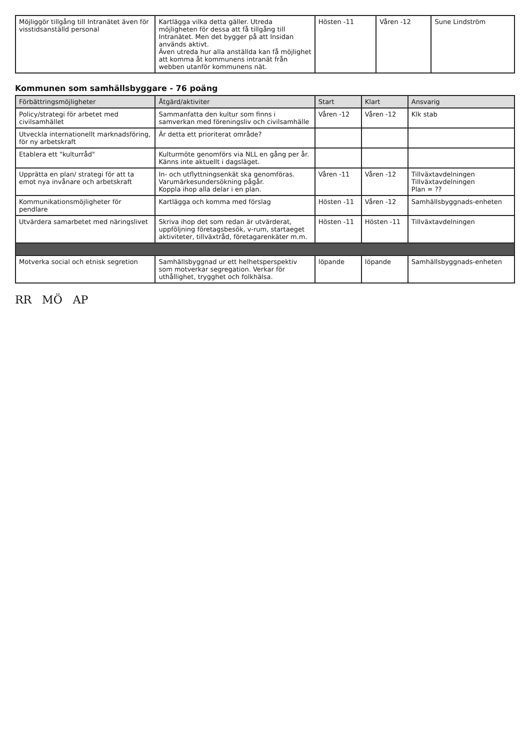| Möjliggör tillgång till Intranätet även för visstidsanställd personal | Kartlägga vilka detta gäller. Utreda möjligheten för dessa att få tillgång till Intranätet. Men det bygger på att Insidan används aktivt. Även utreda hur alla anställda kan få möjlighet att komma åt kommunens intranät från webben utanför kommunens nät. | Hösten -11 | Våren -12 | Sune Lindström |
Kommunen som samhällsbyggare - 76 poäng
| Förbättringsmöjligheter | Åtgärd/aktiviter | Start | Klart | Ansvarig |
| --- | --- | --- | --- | --- |
| Policy/strategi för arbetet med civilsamhället | Sammanfatta den kultur som finns i samverkan med föreningsliv och civilsamhälle | Våren -12 | Våren -12 | Klk stab |
| Utveckla internationellt marknadsföring, för ny arbetskraft | Är detta ett prioriterat område? | | | |
| Etablera ett "kulturråd" | Kulturmöte genomförs via NLL en gång per år. Känns inte aktuellt i dagsläget. | | | |
| Upprätta en plan/ strategi för att ta emot nya invånare och arbetskraft | In- och utflyttningsenkät ska genomföras. Varumärkesundersökning pågår. Koppla ihop alla delar i en plan. | Våren -11 | Våren -12 | Tillväxtavdelningen Tillväxtavdelningen Plan = ?? |
| Kommunikationsmöjligheter för pendlare | Kartlägga och komma med förslag | Hösten -11 | Våren -12 | Samhällsbyggnads-enheten |
| Utvärdera samarbetet med näringslivet | Skriva ihop det som redan är utvärderat, uppföljning företagsbesök, v-rum, startaeget aktiviteter, tillväxtråd, företagarenkäter m.m. | Hösten -11 | Hösten -11 | Tillväxtavdelningen |
| Motverka social och etnisk segretion | Samhällsbyggnad ur ett helhetsperspektiv som motverkar segregation. Verkar för uthållighet, trygghet och folkhälsa. | löpande | löpande | Samhällsbyggnads-enheten |
RR MÖ AP